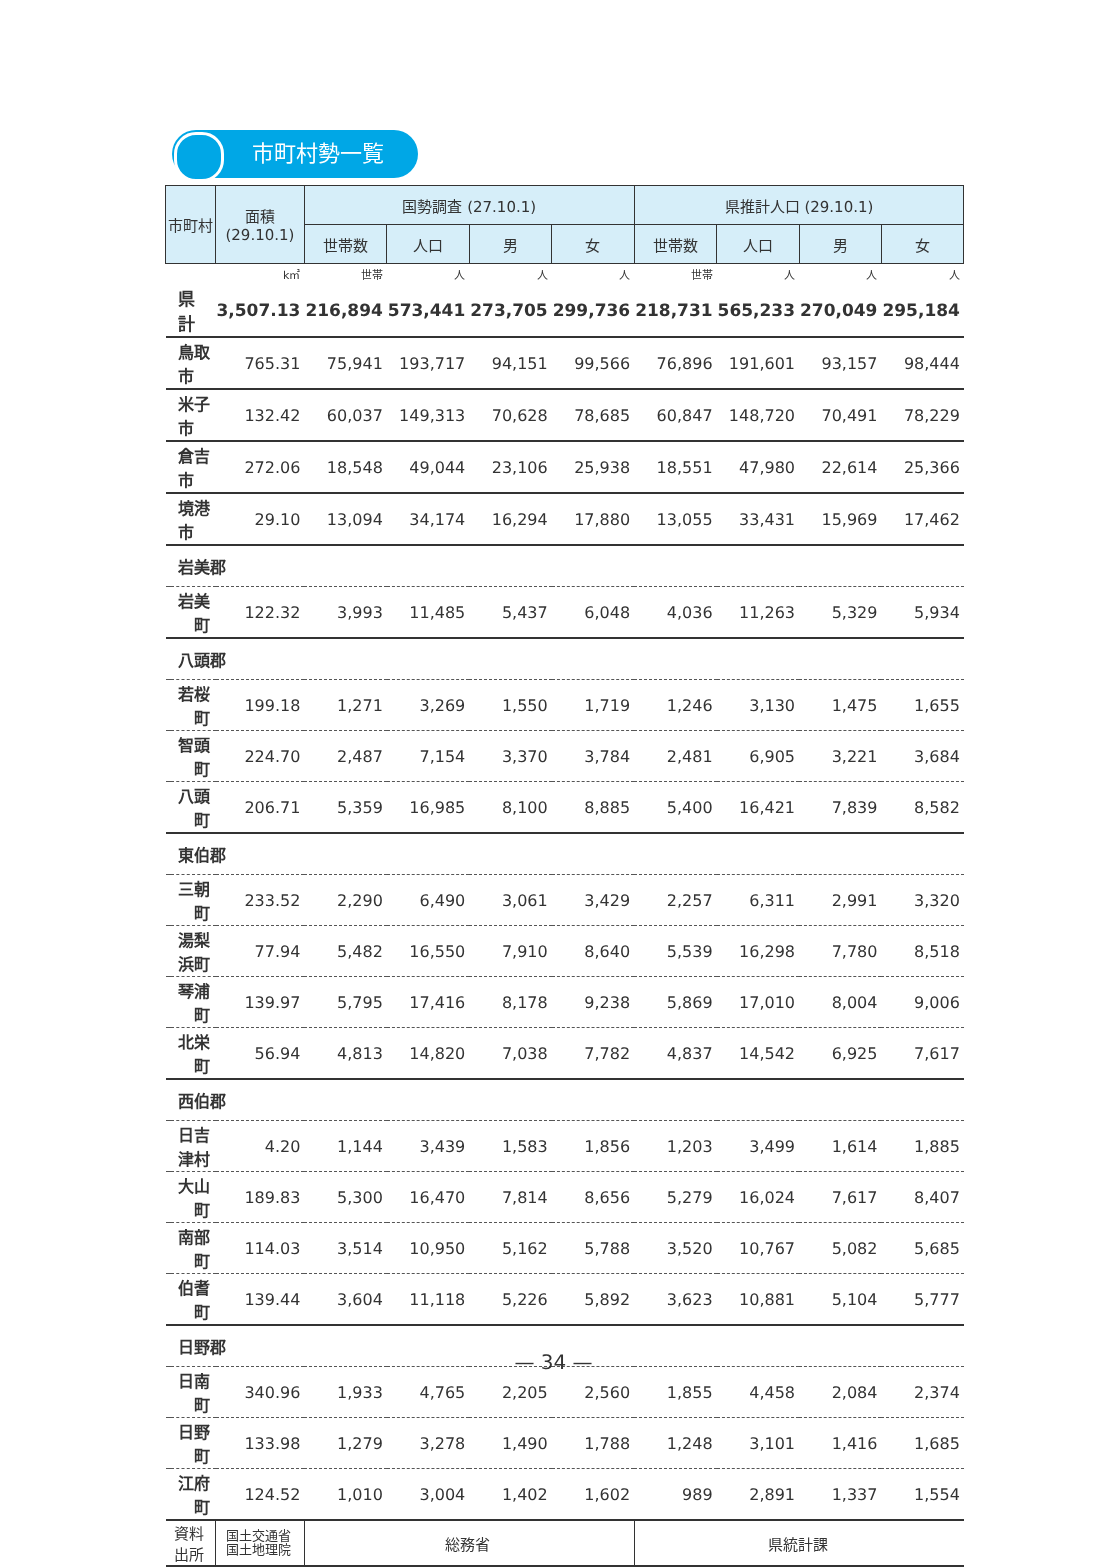市町村勢一覧
| 市町村 | | 面積 (29.10.1) | 国勢調査 (27.10.1) | | | | 県推計人口 (29.10.1) | | | |
| --- | --- | --- | --- | --- | --- | --- | --- | --- | --- | --- |
| | | | 世帯数 | 人口 | 男 | 女 | 世帯数 | 人口 | 男 | 女 |
| | | k㎡ | 世帯 | 人 | 人 | 人 | 世帯 | 人 | 人 | 人 |
| 県 計 | | 3,507.13 | 216,894 | 573,441 | 273,705 | 299,736 | 218,731 | 565,233 | 270,049 | 295,184 |
| 鳥取市 | | 765.31 | 75,941 | 193,717 | 94,151 | 99,566 | 76,896 | 191,601 | 93,157 | 98,444 |
| 米子市 | | 132.42 | 60,037 | 149,313 | 70,628 | 78,685 | 60,847 | 148,720 | 70,491 | 78,229 |
| 倉吉市 | | 272.06 | 18,548 | 49,044 | 23,106 | 25,938 | 18,551 | 47,980 | 22,614 | 25,366 |
| 境港市 | | 29.10 | 13,094 | 34,174 | 16,294 | 17,880 | 13,055 | 33,431 | 15,969 | 17,462 |
| 岩美郡 | | | | | | | | | | |
| | 岩美町 | 122.32 | 3,993 | 11,485 | 5,437 | 6,048 | 4,036 | 11,263 | 5,329 | 5,934 |
| 八頭郡 | | | | | | | | | | |
| | 若桜町 | 199.18 | 1,271 | 3,269 | 1,550 | 1,719 | 1,246 | 3,130 | 1,475 | 1,655 |
| | 智頭町 | 224.70 | 2,487 | 7,154 | 3,370 | 3,784 | 2,481 | 6,905 | 3,221 | 3,684 |
| | 八頭町 | 206.71 | 5,359 | 16,985 | 8,100 | 8,885 | 5,400 | 16,421 | 7,839 | 8,582 |
| 東伯郡 | | | | | | | | | | |
| | 三朝町 | 233.52 | 2,290 | 6,490 | 3,061 | 3,429 | 2,257 | 6,311 | 2,991 | 3,320 |
| | 湯梨浜町 | 77.94 | 5,482 | 16,550 | 7,910 | 8,640 | 5,539 | 16,298 | 7,780 | 8,518 |
| | 琴浦町 | 139.97 | 5,795 | 17,416 | 8,178 | 9,238 | 5,869 | 17,010 | 8,004 | 9,006 |
| | 北栄町 | 56.94 | 4,813 | 14,820 | 7,038 | 7,782 | 4,837 | 14,542 | 6,925 | 7,617 |
| 西伯郡 | | | | | | | | | | |
| | 日吉津村 | 4.20 | 1,144 | 3,439 | 1,583 | 1,856 | 1,203 | 3,499 | 1,614 | 1,885 |
| | 大山町 | 189.83 | 5,300 | 16,470 | 7,814 | 8,656 | 5,279 | 16,024 | 7,617 | 8,407 |
| | 南部町 | 114.03 | 3,514 | 10,950 | 5,162 | 5,788 | 3,520 | 10,767 | 5,082 | 5,685 |
| | 伯耆町 | 139.44 | 3,604 | 11,118 | 5,226 | 5,892 | 3,623 | 10,881 | 5,104 | 5,777 |
| 日野郡 | | | | | | | | | | |
| | 日南町 | 340.96 | 1,933 | 4,765 | 2,205 | 2,560 | 1,855 | 4,458 | 2,084 | 2,374 |
| | 日野町 | 133.98 | 1,279 | 3,278 | 1,490 | 1,788 | 1,248 | 3,101 | 1,416 | 1,685 |
| | 江府町 | 124.52 | 1,010 | 3,004 | 1,402 | 1,602 | 989 | 2,891 | 1,337 | 1,554 |
| 資料出所 | | 国土交通省 国土地理院 | 総務省 | | | | 県統計課 | | | |
— 34 —